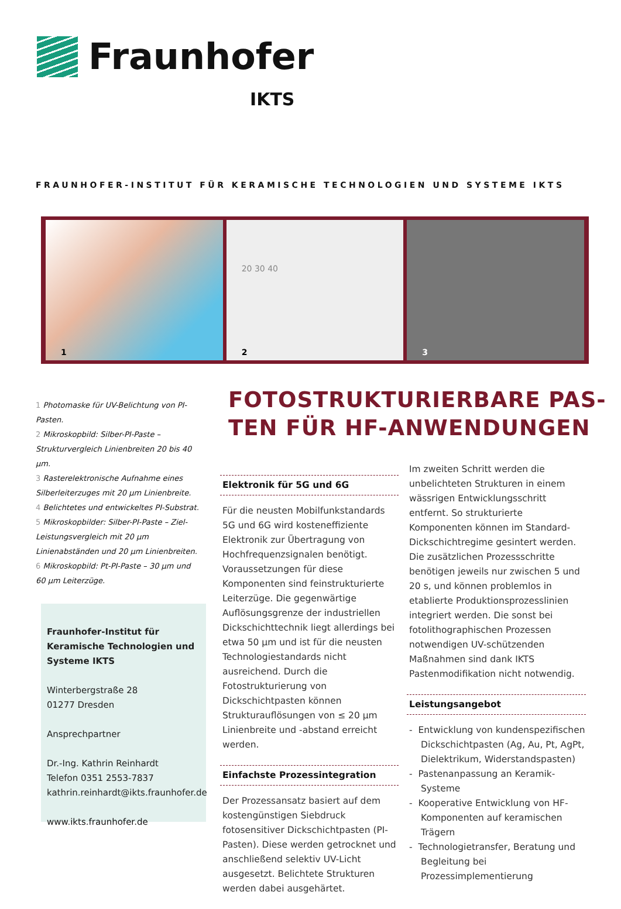Fraunhofer
IKTS
FRAUNHOFER-INSTITUT FÜR KERAMISCHE TECHNOLOGIEN UND SYSTEME IKTS
1
20 30 40
2
3
1 Photomaske für UV-Belichtung von PI-Pasten.
2 Mikroskopbild: Silber-PI-Paste – Strukturvergleich Linienbreiten 20 bis 40 µm.
3 Rasterelektronische Aufnahme eines Silberleiterzuges mit 20 µm Linienbreite.
4 Belichtetes und entwickeltes PI-Substrat.
5 Mikroskopbilder: Silber-PI-Paste – Ziel-Leistungsvergleich mit 20 µm Linienabständen und 20 µm Linienbreiten.
6 Mikroskopbild: Pt-PI-Paste – 30 µm und 60 µm Leiterzüge.
Fraunhofer-Institut für Keramische Technologien und Systeme IKTS
Winterbergstraße 28
01277 Dresden
Ansprechpartner
Dr.-Ing. Kathrin Reinhardt
Telefon 0351 2553-7837
kathrin.reinhardt@ikts.fraunhofer.de
www.ikts.fraunhofer.de
FOTOSTRUKTURIERBARE PAS-
TEN FÜR HF-ANWENDUNGEN
Elektronik für 5G und 6G
Für die neusten Mobilfunkstandards 5G und 6G wird kosteneffiziente Elektronik zur Übertragung von Hochfrequenzsignalen benötigt. Voraussetzungen für diese Komponenten sind feinstrukturierte Leiterzüge. Die gegenwärtige Auflösungsgrenze der industriellen Dickschichttechnik liegt allerdings bei etwa 50 µm und ist für die neusten Technologiestandards nicht ausreichend. Durch die Fotostrukturierung von Dickschichtpasten können Strukturauflösungen von ≤ 20 µm Linienbreite und -abstand erreicht werden.
Einfachste Prozessintegration
Der Prozessansatz basiert auf dem kostengünstigen Siebdruck fotosensitiver Dickschichtpasten (PI-Pasten). Diese werden getrocknet und anschließend selektiv UV-Licht ausgesetzt. Belichtete Strukturen werden dabei ausgehärtet.
Im zweiten Schritt werden die unbelichteten Strukturen in einem wässrigen Entwicklungsschritt entfernt. So strukturierte Komponenten können im Standard-Dickschichtregime gesintert werden. Die zusätzlichen Prozessschritte benötigen jeweils nur zwischen 5 und 20 s, und können problemlos in etablierte Produktionsprozesslinien integriert werden. Die sonst bei fotolithographischen Prozessen notwendigen UV-schützenden Maßnahmen sind dank IKTS Pastenmodifikation nicht notwendig.
Leistungsangebot
- Entwicklung von kundenspezifischen Dickschichtpasten (Ag, Au, Pt, AgPt, Dielektrikum, Widerstandspasten)
- Pastenanpassung an Keramik-Systeme
- Kooperative Entwicklung von HF-Komponenten auf keramischen Trägern
- Technologietransfer, Beratung und Begleitung bei Prozessimplementierung